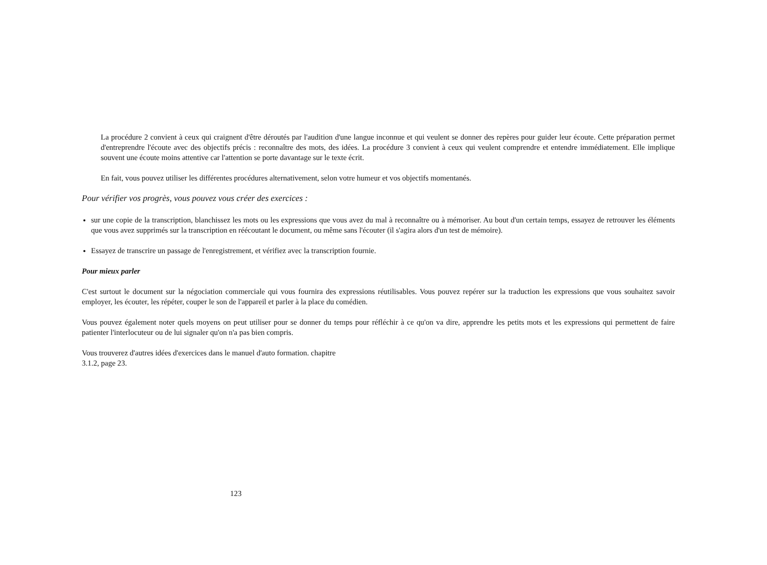La procédure 2 convient à ceux qui craignent d'être déroutés par l'audition d'une langue inconnue et qui veulent se donner des repères pour guider leur écoute. Cette préparation permet d'entreprendre l'écoute avec des objectifs précis : reconnaître des mots, des idées. La procédure 3 convient à ceux qui veulent comprendre et entendre immédiatement. Elle implique souvent une écoute moins attentive car l'attention se porte davantage sur le texte écrit.
En fait, vous pouvez utiliser les différentes procédures alternativement, selon votre humeur et vos objectifs momentanés.
Pour vérifier vos progrès, vous pouvez vous créer des exercices :
sur une copie de la transcription, blanchissez les mots ou les expressions que vous avez du mal à reconnaître ou à mémoriser. Au bout d'un certain temps, essayez de retrouver les éléments que vous avez supprimés sur la transcription en réécoutant le document, ou même sans l'écouter (il s'agira alors d'un test de mémoire).
Essayez de transcrire un passage de l'enregistrement, et vérifiez avec la transcription fournie.
Pour mieux parler
C'est surtout le document sur la négociation commerciale qui vous fournira des expressions réutilisables. Vous pouvez repérer sur la traduction les expressions que vous souhaitez savoir employer, les écouter, les répéter, couper le son de l'appareil et parler à la place du comédien.
Vous pouvez également noter quels moyens on peut utiliser pour se donner du temps pour réfléchir à ce qu'on va dire, apprendre les petits mots et les expressions qui permettent de faire patienter l'interlocuteur ou de lui signaler qu'on n'a pas bien compris.
Vous trouverez d'autres idées d'exercices dans le manuel d'auto formation. chapitre
3.1.2, page 23.
123